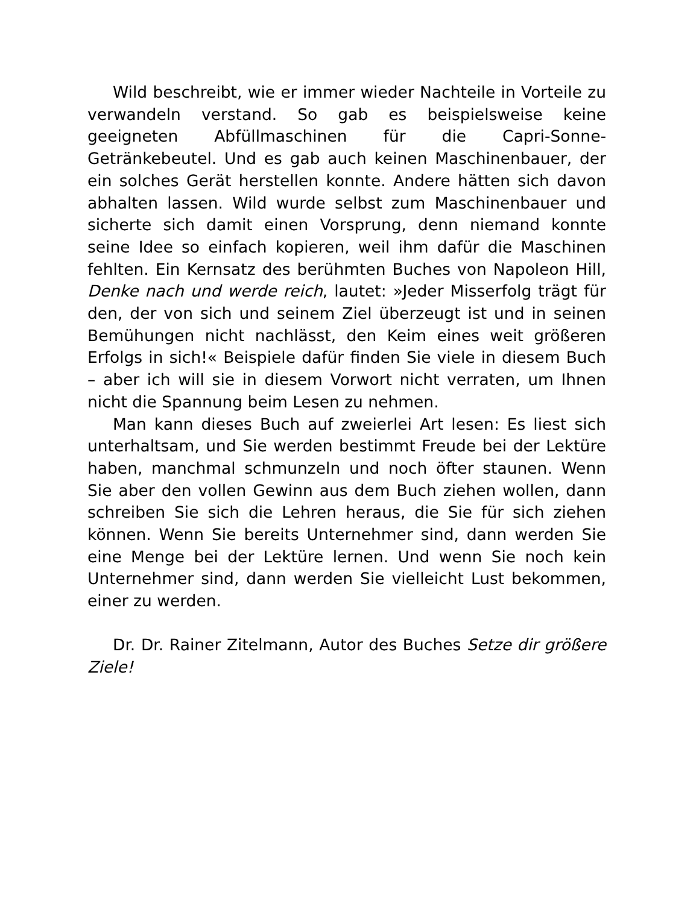Wild beschreibt, wie er immer wieder Nachteile in Vorteile zu verwandeln verstand. So gab es beispielsweise keine geeigneten Abfüllmaschinen für die Capri-Sonne-Getränkebeutel. Und es gab auch keinen Maschinenbauer, der ein solches Gerät herstellen konnte. Andere hätten sich davon abhalten lassen. Wild wurde selbst zum Maschinenbauer und sicherte sich damit einen Vorsprung, denn niemand konnte seine Idee so einfach kopieren, weil ihm dafür die Maschinen fehlten. Ein Kernsatz des berühmten Buches von Napoleon Hill, Denke nach und werde reich, lautet: »Jeder Misserfolg trägt für den, der von sich und seinem Ziel überzeugt ist und in seinen Bemühungen nicht nachlässt, den Keim eines weit größeren Erfolgs in sich!« Beispiele dafür finden Sie viele in diesem Buch – aber ich will sie in diesem Vorwort nicht verraten, um Ihnen nicht die Spannung beim Lesen zu nehmen.
Man kann dieses Buch auf zweierlei Art lesen: Es liest sich unterhaltsam, und Sie werden bestimmt Freude bei der Lektüre haben, manchmal schmunzeln und noch öfter staunen. Wenn Sie aber den vollen Gewinn aus dem Buch ziehen wollen, dann schreiben Sie sich die Lehren heraus, die Sie für sich ziehen können. Wenn Sie bereits Unternehmer sind, dann werden Sie eine Menge bei der Lektüre lernen. Und wenn Sie noch kein Unternehmer sind, dann werden Sie vielleicht Lust bekommen, einer zu werden.
Dr. Dr. Rainer Zitelmann, Autor des Buches Setze dir größere Ziele!